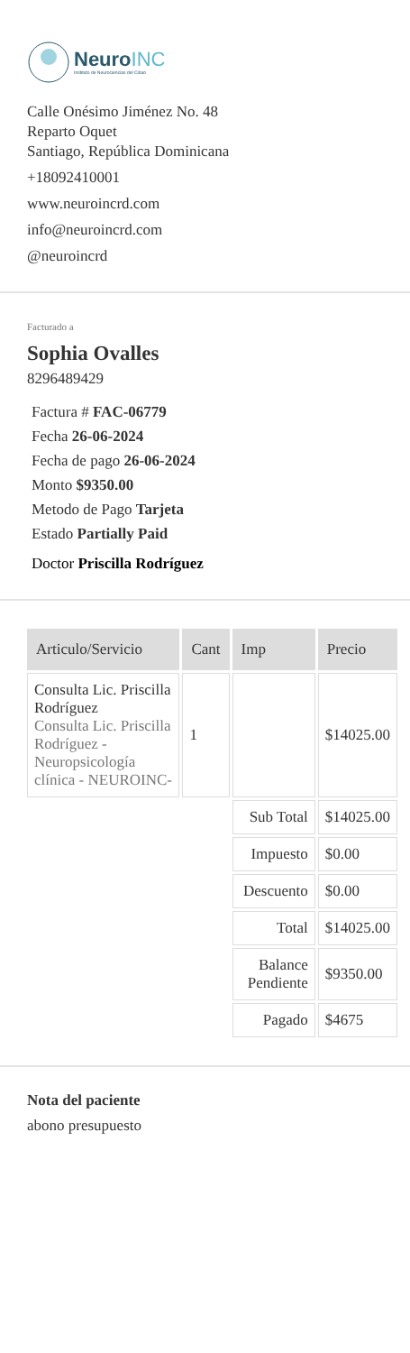NeuroINC
Instituto de Neurociencias del Cibao
Calle Onésimo Jiménez No. 48
Reparto Oquet
Santiago, República Dominicana
+18092410001
www.neuroincrd.com
info@neuroincrd.com
@neuroincrd
Facturado a
Sophia Ovalles
8296489429
Factura # FAC-06779
Fecha 26-06-2024
Fecha de pago 26-06-2024
Monto $9350.00
Metodo de Pago Tarjeta
Estado Partially Paid
Doctor Priscilla Rodríguez
| Articulo/Servicio | Cant | Imp | Precio |
| --- | --- | --- | --- |
| Consulta Lic. Priscilla Rodríguez Consulta Lic. Priscilla Rodríguez - Neuropsicología clínica - NEUROINC- | 1 | | $14025.00 |
| | | Sub Total | $14025.00 |
| | | Impuesto | $0.00 |
| | | Descuento | $0.00 |
| | | Total | $14025.00 |
| | | Balance Pendiente | $9350.00 |
| | | Pagado | $4675 |
Nota del paciente
abono presupuesto